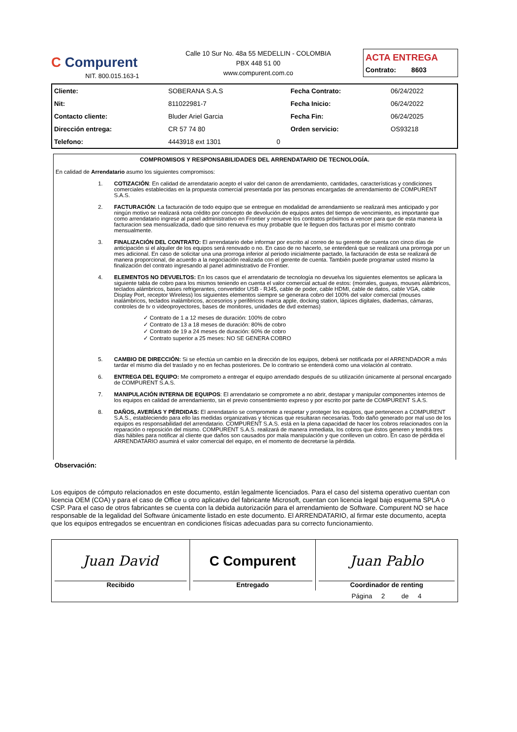C Compurent
NIT. 800.015.163-1
Calle 10 Sur No. 48a 55 MEDELLIN - COLOMBIA
PBX 448 51 00
www.compurent.com.co
ACTA ENTREGA
Contrato: 8603
| Cliente: | SOBERANA S.A.S | | Fecha Contrato: | 06/24/2022 |
| Nit: | 811022981-7 | | Fecha Inicio: | 06/24/2022 |
| Contacto cliente: | Bluder Ariel Garcia | | Fecha Fin: | 06/24/2025 |
| Dirección entrega: | CR 57 74 80 | | Orden servicio: | OS93218 |
| Telefono: | 4443918 ext 1301 | 0 | | |
COMPROMISOS Y RESPONSABILIDADES DEL ARRENDATARIO DE TECNOLOGÍA.
En calidad de Arrendatario asumo los siguientes compromisos:
1. COTIZACIÓN: En calidad de arrendatario acepto el valor del canon de arrendamiento, cantidades, características y condiciones comerciales establecidas en la propuesta comercial presentada por las personas encargadas de arrendamiento de COMPURENT S.A.S.
2. FACTURACIÓN: La facturación de todo equipo que se entregue en modalidad de arrendamiento se realizará mes anticipado y por ningún motivo se realizará nota crédito por concepto de devolución de equipos antes del tiempo de vencimiento, es importante que como arrendatario ingrese al panel administrativo en Frontier y renueve los contratos próximos a vencer para que de esta manera la facturacion sea mensualizada, dado que sino renueva es muy probable que le lleguen dos facturas por el mismo contrato mensualmente.
3. FINALIZACIÓN DEL CONTRATO: El arrendatario debe informar por escrito al correo de su gerente de cuenta con cinco días de anticipación si el alquiler de los equipos será renovado o no. En caso de no hacerlo, se entenderá que se realizará una prorroga por un mes adicional. En caso de solicitar una una prorroga inferior al periodo inicialmente pactado, la facturación de esta se realizará de manera proporcional, de acuerdo a la negociación realizada con el gerente de cuenta. También puede programar usted mismo la finalización del contrato ingresando al panel administrativo de Frontier.
4. ELEMENTOS NO DEVUELTOS: En los casos que el arrendatario de tecnología no devuelva los siguientes elementos se aplicara la siguiente tabla de cobro para los mismos teniendo en cuenta el valor comercial actual de estos: (morrales, guayas, mouses alámbricos, teclados alámbricos, bases refrigerantes, convertidor USB - RJ45, cable de poder, cable HDMI, cable de datos, cable VGA, cable Display Port, receptor Wireless) los siguientes elementos siempre se generara cobro del 100% del valor comercial (mouses inalámbricos, teclados inalámbricos, accesorios y periféricos marca apple, docking station, lápices digitales, diademas, cámaras, controles de tv o videoproyectores, bases de monitores, unidades de dvd externas)
✓ Contrato de 1 a 12 meses de duración: 100% de cobro
✓ Contrato de 13 a 18 meses de duración: 80% de cobro
✓ Contrato de 19 a 24 meses de duración: 60% de cobro
✓ Contrato superior a 25 meses: NO SE GENERA COBRO
5. CAMBIO DE DIRECCIÓN: Si se efectúa un cambio en la dirección de los equipos, deberá ser notificada por el ARRENDADOR a más tardar el mismo día del traslado y no en fechas posteriores. De lo contrario se entenderá como una violación al contrato.
6. ENTREGA DEL EQUIPO: Me comprometo a entregar el equipo arrendado después de su utilización únicamente al personal encargado de COMPURENT S.A.S.
7. MANIPULACIÓN INTERNA DE EQUIPOS: El arrendatario se compromete a no abrir, destapar y manipular componentes internos de los equipos en calidad de arrendamiento, sin el previo consentimiento expreso y por escrito por parte de COMPURENT S.A.S.
8. DAÑOS, AVERÍAS Y PÉRDIDAS: El arrendatario se compromete a respetar y proteger los equipos, que pertenecen a COMPURENT S.A.S., estableciendo para ello las medidas organizativas y técnicas que resultaran necesarias. Todo daño generado por mal uso de los equipos es responsabilidad del arrendatario. COMPURENT S.A.S. está en la plena capacidad de hacer los cobros relacionados con la reparación o reposición del mismo. COMPURENT S.A.S. realizará de manera inmediata, los cobros que éstos generen y tendrá tres días hábiles para notificar al cliente que daños son causados por mala manipulación y que conlleven un cobro. En caso de pérdida el ARRENDATARIO asumirá el valor comercial del equipo, en el momento de decretarse la pérdida.
Observación:
Los equipos de cómputo relacionados en este documento, están legalmente licenciados. Para el caso del sistema operativo cuentan con licencia OEM (COA) y para el caso de Office u otro aplicativo del fabricante Microsoft, cuentan con licencia legal bajo esquema SPLA o CSP. Para el caso de otros fabricantes se cuenta con la debida autorización para el arrendamiento de Software. Compurent NO se hace responsable de la legalidad del Software únicamente listado en este documento. El ARRENDATARIO, al firmar este documento, acepta que los equipos entregados se encuentran en condiciones físicas adecuadas para su correcto funcionamiento.
| Juan David Recibido | C Compurent Entregado | Juan Pablo Coordinador de renting |
| | | Página 2 de 4 |